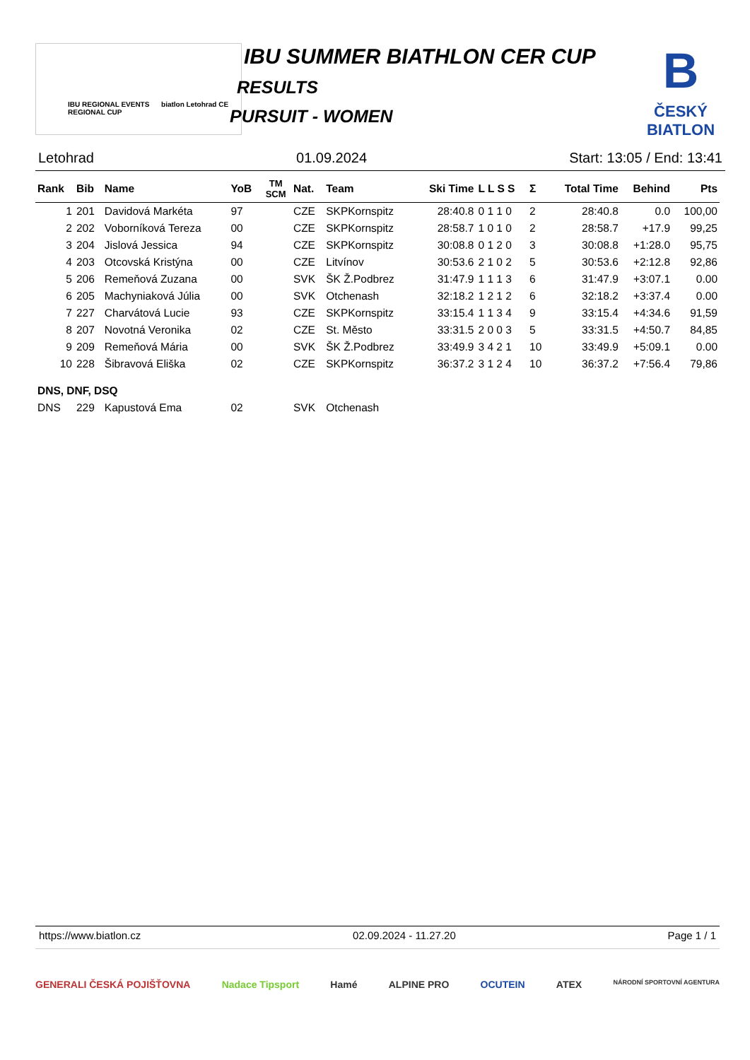IBU REGIONAL EVENTS biatlon Letohrad CE REGIONAL CUP
IBU SUMMER BIATHLON CER CUP
RESULTS
PURSUIT - WOMEN
B
ČESKÝ
BIATLON
Letohrad 01.09.2024 Start: 13:05 / End: 13:41
| Rank | Bib | Name | YoB | TM SCM | Nat. | Team | Ski Time | L L S S | Σ | Total Time | Behind | Pts |
| --- | --- | --- | --- | --- | --- | --- | --- | --- | --- | --- | --- | --- |
| 1 | 201 | Davidová Markéta | 97 | | CZE | SKPKornspitz | 28:40.8 | 0 1 1 0 | 2 | 28:40.8 | 0.0 | 100,00 |
| 2 | 202 | Voborníková Tereza | 00 | | CZE | SKPKornspitz | 28:58.7 | 1 0 1 0 | 2 | 28:58.7 | +17.9 | 99,25 |
| 3 | 204 | Jislová Jessica | 94 | | CZE | SKPKornspitz | 30:08.8 | 0 1 2 0 | 3 | 30:08.8 | +1:28.0 | 95,75 |
| 4 | 203 | Otcovská Kristýna | 00 | | CZE | Litvínov | 30:53.6 | 2 1 0 2 | 5 | 30:53.6 | +2:12.8 | 92,86 |
| 5 | 206 | Remeňová Zuzana | 00 | | SVK | ŠK Ž.Podbrez | 31:47.9 | 1 1 1 3 | 6 | 31:47.9 | +3:07.1 | 0.00 |
| 6 | 205 | Machyniaková Júlia | 00 | | SVK | Otchenash | 32:18.2 | 1 2 1 2 | 6 | 32:18.2 | +3:37.4 | 0.00 |
| 7 | 227 | Charvátová Lucie | 93 | | CZE | SKPKornspitz | 33:15.4 | 1 1 3 4 | 9 | 33:15.4 | +4:34.6 | 91,59 |
| 8 | 207 | Novotná Veronika | 02 | | CZE | St. Město | 33:31.5 | 2 0 0 3 | 5 | 33:31.5 | +4:50.7 | 84,85 |
| 9 | 209 | Remeňová Mária | 00 | | SVK | ŠK Ž.Podbrez | 33:49.9 | 3 4 2 1 | 10 | 33:49.9 | +5:09.1 | 0.00 |
| 10 | 228 | Šibravová Eliška | 02 | | CZE | SKPKornspitz | 36:37.2 | 3 1 2 4 | 10 | 36:37.2 | +7:56.4 | 79,86 |
| DNS, DNF, DSQ | | | | | | | | | | | | |
| DNS | 229 | Kapustová Ema | 02 | | SVK | Otchenash | | | | | | |
https://www.biatlon.cz 02.09.2024 - 11.27.20 Page 1 / 1
GENERALI ČESKÁ POJIŠŤOVNA Nadace Tipsport Hamé ALPINE PRO OCUTEIN ATEX NÁRODNÍ SPORTOVNÍ AGENTURA